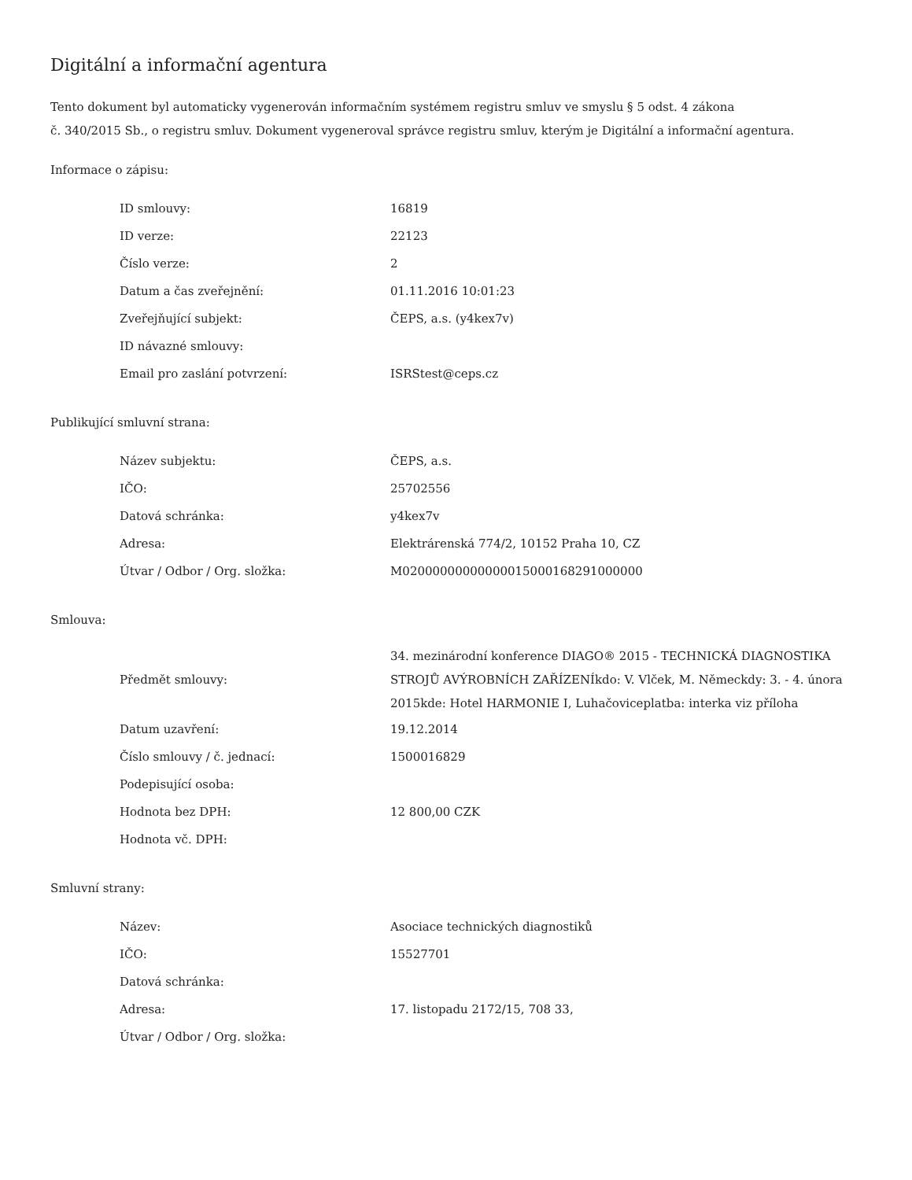Digitální a informační agentura
Tento dokument byl automaticky vygenerován informačním systémem registru smluv ve smyslu § 5 odst. 4 zákona
č. 340/2015 Sb., o registru smluv. Dokument vygeneroval správce registru smluv, kterým je Digitální a informační agentura.
Informace o zápisu:
| ID smlouvy: | 16819 |
| ID verze: | 22123 |
| Číslo verze: | 2 |
| Datum a čas zveřejnění: | 01.11.2016 10:01:23 |
| Zveřejňující subjekt: | ČEPS, a.s. (y4kex7v) |
| ID návazné smlouvy: | |
| Email pro zaslání potvrzení: | ISRStest@ceps.cz |
Publikující smluvní strana:
| Název subjektu: | ČEPS, a.s. |
| IČO: | 25702556 |
| Datová schránka: | y4kex7v |
| Adresa: | Elektrárenská 774/2, 10152 Praha 10, CZ |
| Útvar / Odbor / Org. složka: | M02000000000000015000168291000000 |
Smlouva:
| Předmět smlouvy: | 34. mezinárodní konference DIAGO® 2015 - TECHNICKÁ DIAGNOSTIKA STROJŮ AVÝROBNÍCH ZAŘÍZENÍkdo: V. Vlček, M. Německdy: 3. - 4. února 2015kde: Hotel HARMONIE I, Luhačoviceplatba: interka viz příloha |
| Datum uzavření: | 19.12.2014 |
| Číslo smlouvy / č. jednací: | 1500016829 |
| Podepisující osoba: | |
| Hodnota bez DPH: | 12 800,00 CZK |
| Hodnota vč. DPH: | |
Smluvní strany:
| Název: | Asociace technických diagnostiků |
| IČO: | 15527701 |
| Datová schránka: | |
| Adresa: | 17. listopadu 2172/15, 708 33, |
| Útvar / Odbor / Org. složka: | |